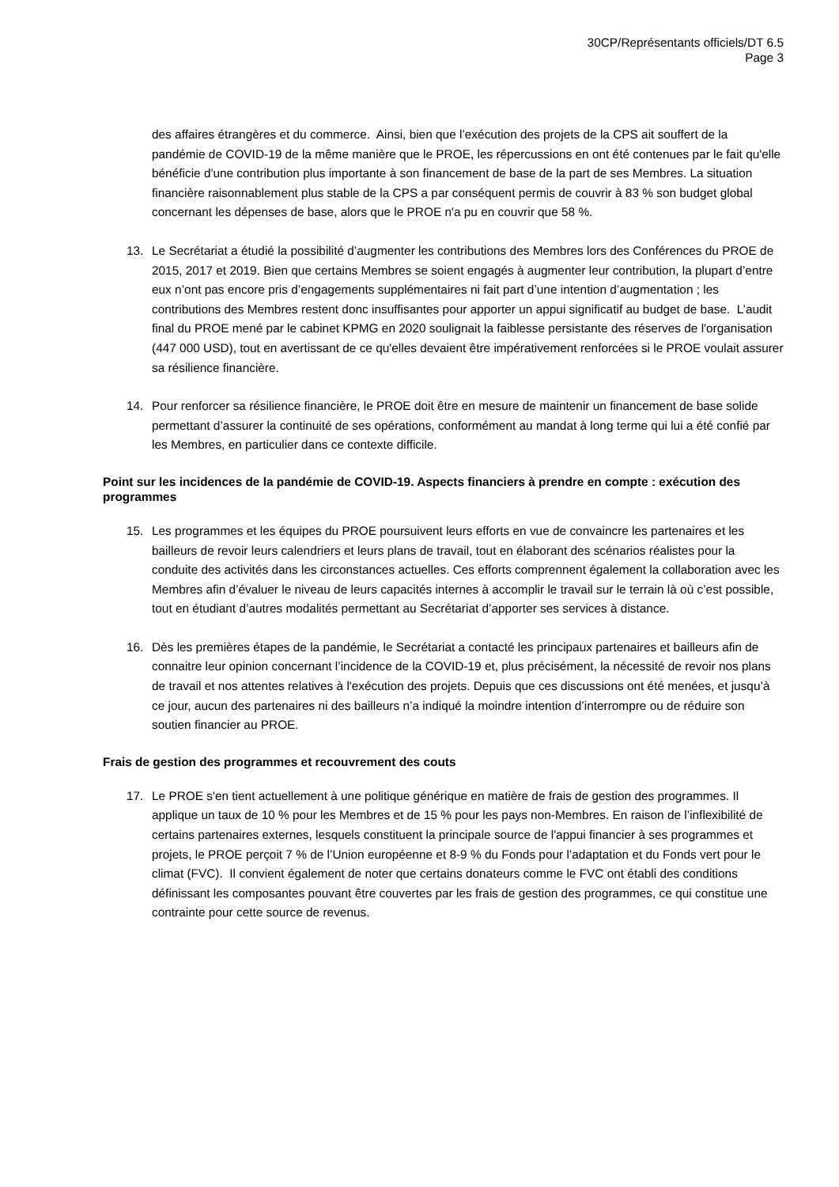30CP/Représentants officiels/DT 6.5
Page 3
des affaires étrangères et du commerce. Ainsi, bien que l’exécution des projets de la CPS ait souffert de la pandémie de COVID-19 de la même manière que le PROE, les répercussions en ont été contenues par le fait qu'elle bénéficie d'une contribution plus importante à son financement de base de la part de ses Membres. La situation financière raisonnablement plus stable de la CPS a par conséquent permis de couvrir à 83 % son budget global concernant les dépenses de base, alors que le PROE n'a pu en couvrir que 58 %.
13. Le Secrétariat a étudié la possibilité d’augmenter les contributions des Membres lors des Conférences du PROE de 2015, 2017 et 2019. Bien que certains Membres se soient engagés à augmenter leur contribution, la plupart d’entre eux n’ont pas encore pris d’engagements supplémentaires ni fait part d’une intention d’augmentation ; les contributions des Membres restent donc insuffisantes pour apporter un appui significatif au budget de base. L’audit final du PROE mené par le cabinet KPMG en 2020 soulignait la faiblesse persistante des réserves de l'organisation (447 000 USD), tout en avertissant de ce qu'elles devaient être impérativement renforcées si le PROE voulait assurer sa résilience financière.
14. Pour renforcer sa résilience financière, le PROE doit être en mesure de maintenir un financement de base solide permettant d’assurer la continuité de ses opérations, conformément au mandat à long terme qui lui a été confié par les Membres, en particulier dans ce contexte difficile.
Point sur les incidences de la pandémie de COVID-19. Aspects financiers à prendre en compte : exécution des programmes
15. Les programmes et les équipes du PROE poursuivent leurs efforts en vue de convaincre les partenaires et les bailleurs de revoir leurs calendriers et leurs plans de travail, tout en élaborant des scénarios réalistes pour la conduite des activités dans les circonstances actuelles. Ces efforts comprennent également la collaboration avec les Membres afin d’évaluer le niveau de leurs capacités internes à accomplir le travail sur le terrain là où c’est possible, tout en étudiant d’autres modalités permettant au Secrétariat d’apporter ses services à distance.
16. Dès les premières étapes de la pandémie, le Secrétariat a contacté les principaux partenaires et bailleurs afin de connaitre leur opinion concernant l’incidence de la COVID-19 et, plus précisément, la nécessité de revoir nos plans de travail et nos attentes relatives à l'exécution des projets. Depuis que ces discussions ont été menées, et jusqu’à ce jour, aucun des partenaires ni des bailleurs n’a indiqué la moindre intention d’interrompre ou de réduire son soutien financier au PROE.
Frais de gestion des programmes et recouvrement des couts
17. Le PROE s'en tient actuellement à une politique générique en matière de frais de gestion des programmes. Il applique un taux de 10 % pour les Membres et de 15 % pour les pays non-Membres. En raison de l’inflexibilité de certains partenaires externes, lesquels constituent la principale source de l'appui financier à ses programmes et projets, le PROE perçoit 7 % de l’Union européenne et 8-9 % du Fonds pour l’adaptation et du Fonds vert pour le climat (FVC). Il convient également de noter que certains donateurs comme le FVC ont établi des conditions définissant les composantes pouvant être couvertes par les frais de gestion des programmes, ce qui constitue une contrainte pour cette source de revenus.